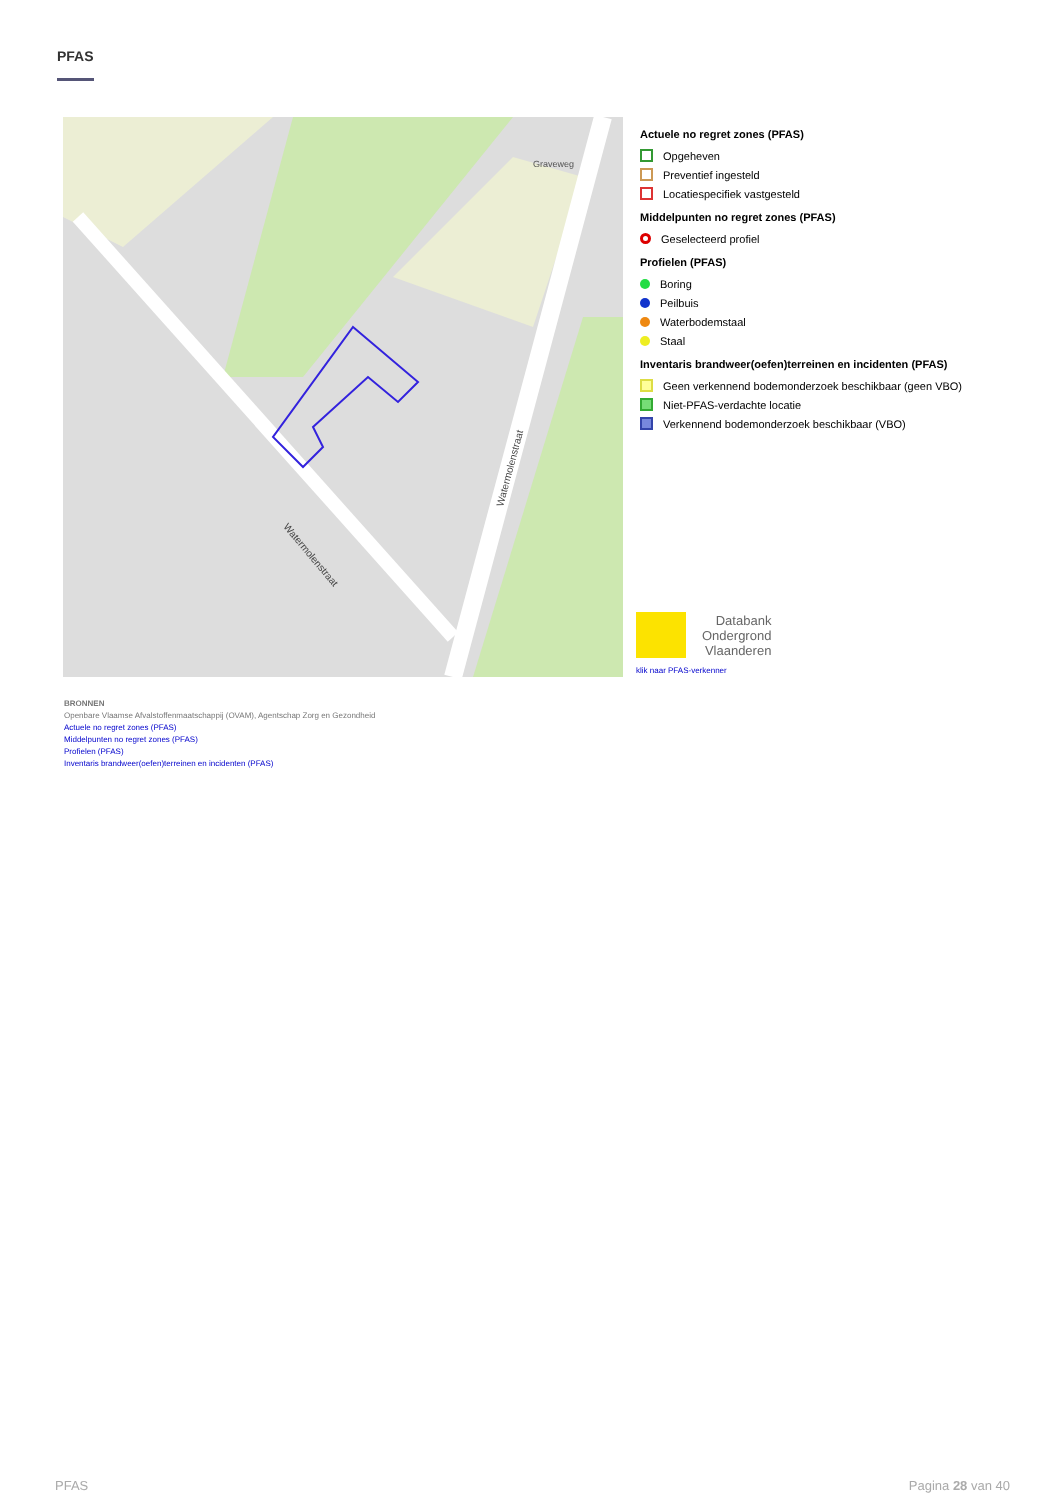PFAS
Watermolenstraat
Watermolenstraat
Graveweg
Actuele no regret zones (PFAS)
Opgeheven
Preventief ingesteld
Locatiespecifiek vastgesteld
Middelpunten no regret zones (PFAS)
Geselecteerd profiel
Profielen (PFAS)
Boring
Peilbuis
Waterbodemstaal
Staal
Inventaris brandweer(oefen)terreinen en incidenten (PFAS)
Geen verkennend bodemonderzoek beschikbaar (geen VBO)
Niet-PFAS-verdachte locatie
Verkennend bodemonderzoek beschikbaar (VBO)
Databank
Ondergrond
Vlaanderen
klik naar PFAS-verkenner
BRONNEN
Openbare Vlaamse Afvalstoffenmaatschappij (OVAM), Agentschap Zorg en Gezondheid
Actuele no regret zones (PFAS)
Middelpunten no regret zones (PFAS)
Profielen (PFAS)
Inventaris brandweer(oefen)terreinen en incidenten (PFAS)
PFAS Pagina 28 van 40